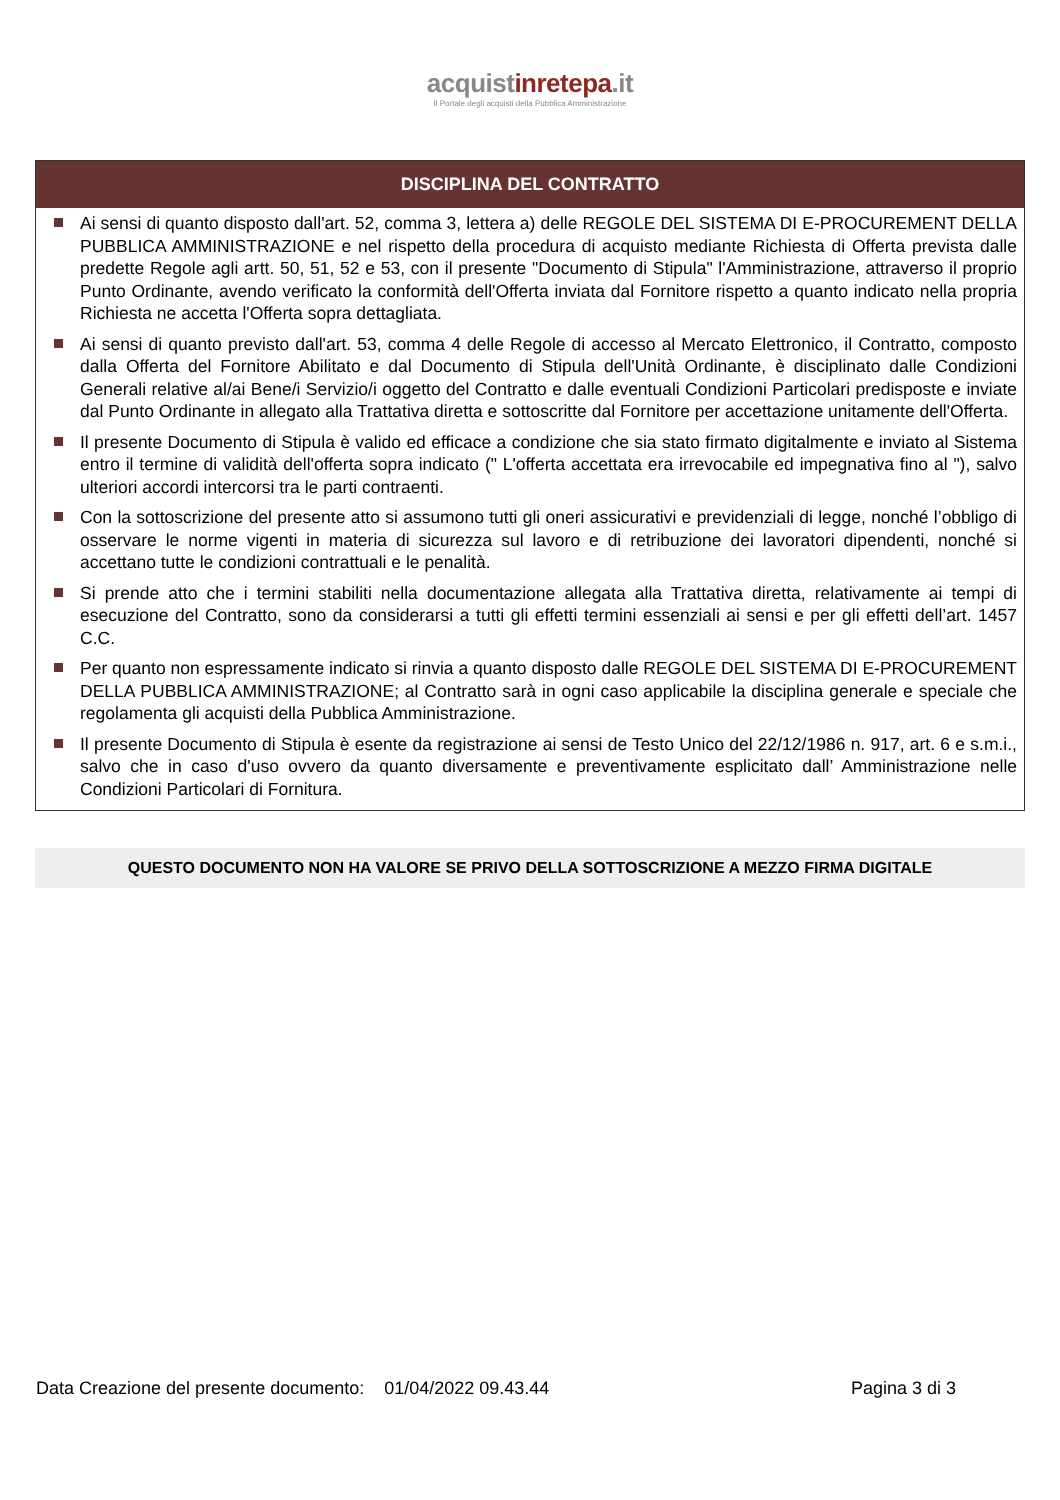acquistinrete pa.it
Il Portale degli acquisti della Pubblica Amministrazione
DISCIPLINA DEL CONTRATTO
Ai sensi di quanto disposto dall'art. 52, comma 3, lettera a) delle REGOLE DEL SISTEMA DI E-PROCUREMENT DELLA PUBBLICA AMMINISTRAZIONE e nel rispetto della procedura di acquisto mediante Richiesta di Offerta prevista dalle predette Regole agli artt. 50, 51, 52 e 53, con il presente "Documento di Stipula" l'Amministrazione, attraverso il proprio Punto Ordinante, avendo verificato la conformità dell'Offerta inviata dal Fornitore rispetto a quanto indicato nella propria Richiesta ne accetta l'Offerta sopra dettagliata.
Ai sensi di quanto previsto dall'art. 53, comma 4 delle Regole di accesso al Mercato Elettronico, il Contratto, composto dalla Offerta del Fornitore Abilitato e dal Documento di Stipula dell'Unità Ordinante, è disciplinato dalle Condizioni Generali relative al/ai Bene/i Servizio/i oggetto del Contratto e dalle eventuali Condizioni Particolari predisposte e inviate dal Punto Ordinante in allegato alla Trattativa diretta e sottoscritte dal Fornitore per accettazione unitamente dell'Offerta.
Il presente Documento di Stipula è valido ed efficace a condizione che sia stato firmato digitalmente e inviato al Sistema entro il termine di validità dell'offerta sopra indicato (" L'offerta accettata era irrevocabile ed impegnativa fino al "), salvo ulteriori accordi intercorsi tra le parti contraenti.
Con la sottoscrizione del presente atto si assumono tutti gli oneri assicurativi e previdenziali di legge, nonché l’obbligo di osservare le norme vigenti in materia di sicurezza sul lavoro e di retribuzione dei lavoratori dipendenti, nonché si accettano tutte le condizioni contrattuali e le penalità.
Si prende atto che i termini stabiliti nella documentazione allegata alla Trattativa diretta, relativamente ai tempi di esecuzione del Contratto, sono da considerarsi a tutti gli effetti termini essenziali ai sensi e per gli effetti dell’art. 1457 C.C.
Per quanto non espressamente indicato si rinvia a quanto disposto dalle REGOLE DEL SISTEMA DI E-PROCUREMENT DELLA PUBBLICA AMMINISTRAZIONE; al Contratto sarà in ogni caso applicabile la disciplina generale e speciale che regolamenta gli acquisti della Pubblica Amministrazione.
Il presente Documento di Stipula è esente da registrazione ai sensi de Testo Unico del 22/12/1986 n. 917, art. 6 e s.m.i., salvo che in caso d'uso ovvero da quanto diversamente e preventivamente esplicitato dall’ Amministrazione nelle Condizioni Particolari di Fornitura.
QUESTO DOCUMENTO NON HA VALORE SE PRIVO DELLA SOTTOSCRIZIONE A MEZZO FIRMA DIGITALE
Data Creazione del presente documento: 01/04/2022 09.43.44 Pagina 3 di 3